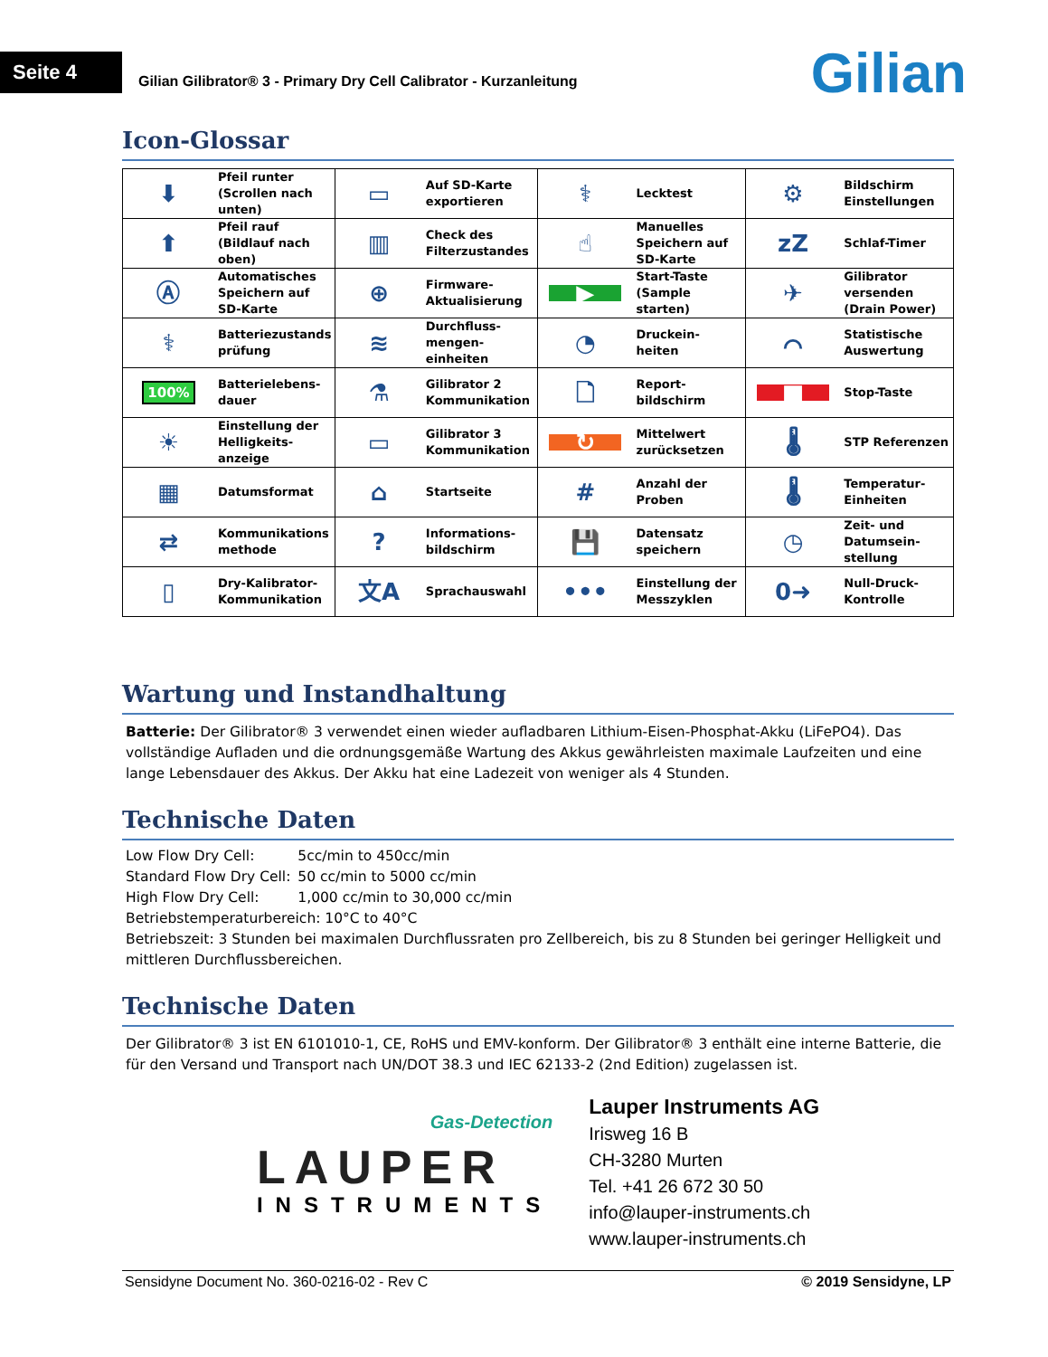Seite 4
Gilian Gilibrator® 3 - Primary Dry Cell Calibrator - Kurzanleitung
Gilian
Icon-Glossar
| ⬇ | Pfeil runter (Scrollen nach unten) | ▭ | Auf SD-Karte exportieren | ⚕ | Lecktest | ⚙ | Bildschirm Einstellungen |
| ⬆ | Pfeil rauf (Bildlauf nach oben) | ▥ | Check des Filterzustandes | ☝ | Manuelles Speichern auf SD-Karte | zZ | Schlaf-Timer |
| Ⓐ | Automatisches Speichern auf SD-Karte | ⊕ | Firmware-Aktualisierung | ▶ | Start-Taste (Sample starten) | ✈ | Gilibrator versenden (Drain Power) |
| ⚕ | Batteriezustands prüfung | ≋ | Durchfluss-mengen-einheiten | ◔ | Druckein-heiten | ⌒ | Statistische Auswertung |
| 100% | Batterielebens-dauer | ⚗ | Gilibrator 2 Kommunikation | 🗋 | Report-bildschirm | ■ | Stop-Taste |
| ☀ | Einstellung der Helligkeits-anzeige | ▭ | Gilibrator 3 Kommunikation | ↻ | Mittelwert zurücksetzen | 🌡 | STP Referenzen |
| ▦ | Datumsformat | ⌂ | Startseite | # | Anzahl der Proben | 🌡 | Temperatur-Einheiten |
| ⇄ | Kommunikations methode | ? | Informations-bildschirm | 💾 | Datensatz speichern | ◷ | Zeit- und Datumsein-stellung |
| ▯ | Dry-Kalibrator-Kommunikation | 文A | Sprachauswahl | ••• | Einstellung der Messzyklen | 0➜ | Null-Druck-Kontrolle |
Wartung und Instandhaltung
Batterie: Der Gilibrator® 3 verwendet einen wieder aufladbaren Lithium-Eisen-Phosphat-Akku (LiFePO4). Das vollständige Aufladen und die ordnungsgemäße Wartung des Akkus gewährleisten maximale Laufzeiten und eine lange Lebensdauer des Akkus. Der Akku hat eine Ladezeit von weniger als 4 Stunden.
Technische Daten
| Low Flow Dry Cell: | 5cc/min to 450cc/min |
| Standard Flow Dry Cell: | 50 cc/min to 5000 cc/min |
| High Flow Dry Cell: | 1,000 cc/min to 30,000 cc/min |
Betriebstemperaturbereich: 10°C to 40°C
Betriebszeit: 3 Stunden bei maximalen Durchflussraten pro Zellbereich, bis zu 8 Stunden bei geringer Helligkeit und mittleren Durchflussbereichen.
Technische Daten
Der Gilibrator® 3 ist EN 6101010-1, CE, RoHS und EMV-konform. Der Gilibrator® 3 enthält eine interne Batterie, die für den Versand und Transport nach UN/DOT 38.3 und IEC 62133-2 (2nd Edition) zugelassen ist.
Gas-Detection
LAUPER
INSTRUMENTS
Lauper Instruments AG
Irisweg 16 B
CH-3280 Murten
Tel. +41 26 672 30 50
info@lauper-instruments.ch
www.lauper-instruments.ch
Sensidyne Document No. 360-0216-02 - Rev C © 2019 Sensidyne, LP